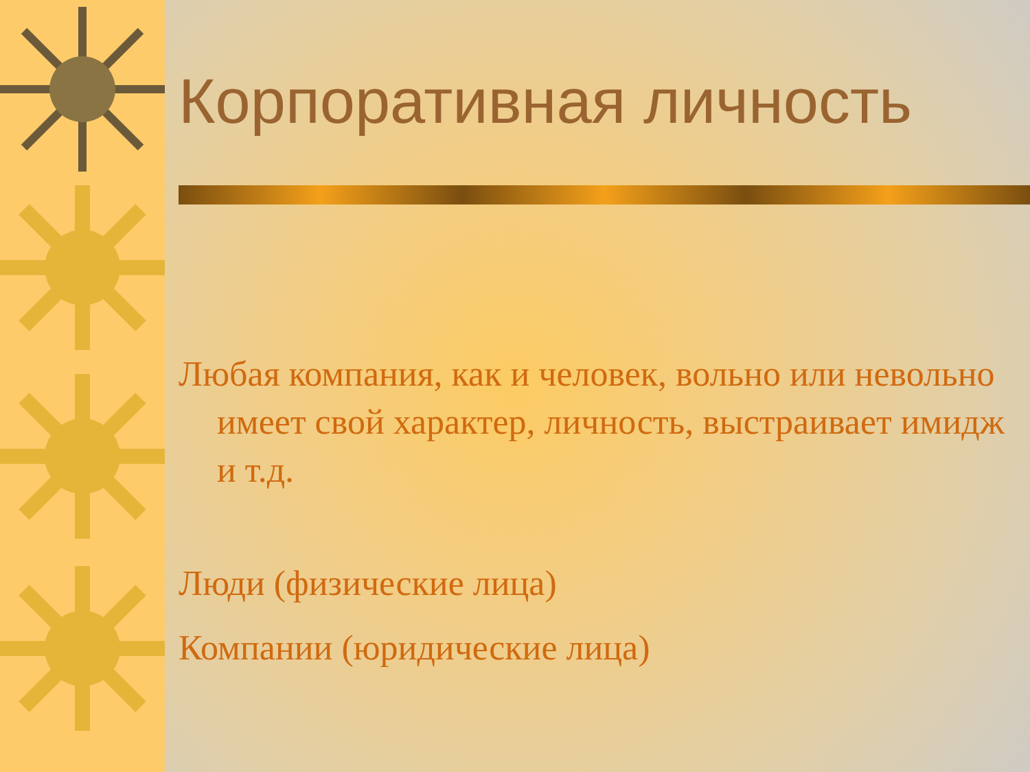Корпоративная личность
Любая компания, как и человек, вольно или невольно имеет свой характер, личность, выстраивает имидж и т.д.
Люди (физические лица)
Компании (юридические лица)